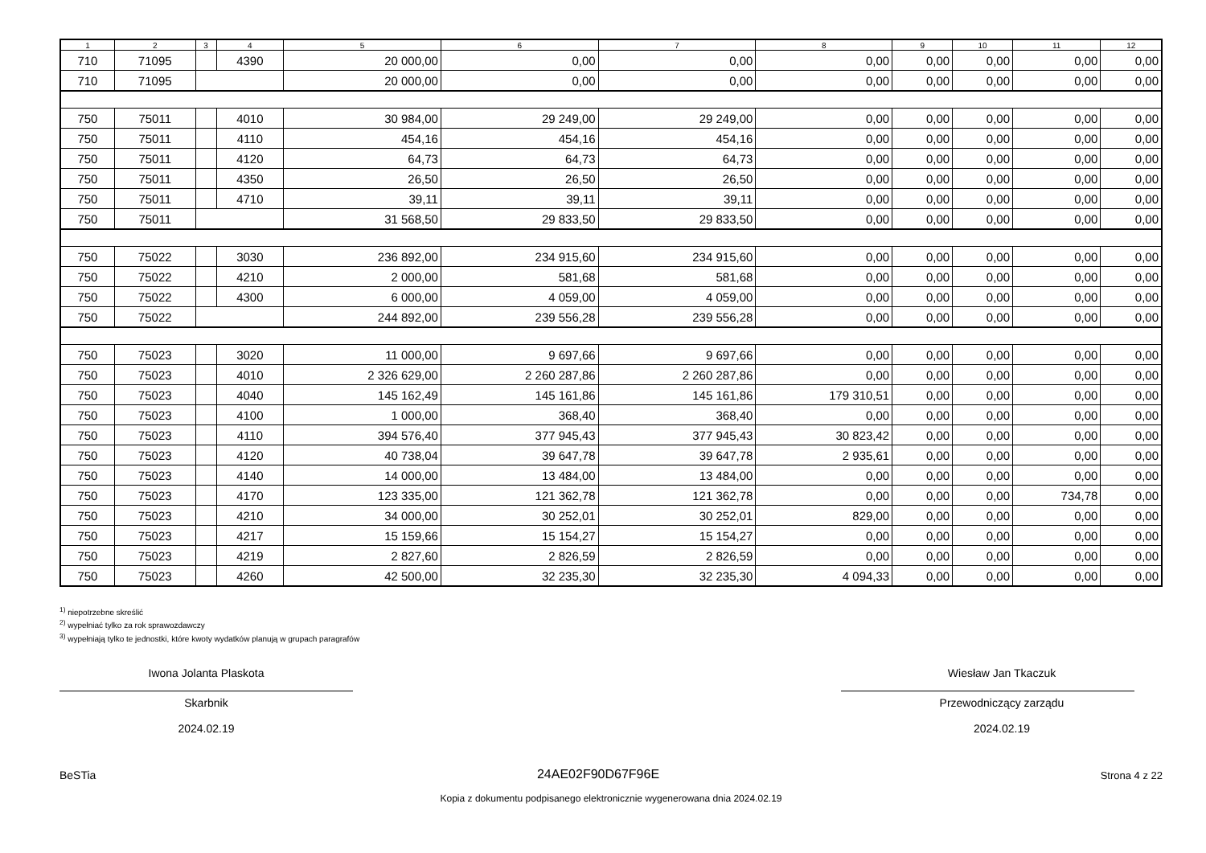| 1 | 2 | 3 | 4 | 5 | 6 | 7 | 8 | 9 | 10 | 11 | 12 |
| --- | --- | --- | --- | --- | --- | --- | --- | --- | --- | --- | --- |
| 710 | 71095 | | 4390 | 20 000,00 | 0,00 | 0,00 | 0,00 | 0,00 | 0,00 | 0,00 | 0,00 |
| 710 | 71095 | | | 20 000,00 | 0,00 | 0,00 | 0,00 | 0,00 | 0,00 | 0,00 | 0,00 |
| 750 | 75011 | | 4010 | 30 984,00 | 29 249,00 | 29 249,00 | 0,00 | 0,00 | 0,00 | 0,00 | 0,00 |
| 750 | 75011 | | 4110 | 454,16 | 454,16 | 454,16 | 0,00 | 0,00 | 0,00 | 0,00 | 0,00 |
| 750 | 75011 | | 4120 | 64,73 | 64,73 | 64,73 | 0,00 | 0,00 | 0,00 | 0,00 | 0,00 |
| 750 | 75011 | | 4350 | 26,50 | 26,50 | 26,50 | 0,00 | 0,00 | 0,00 | 0,00 | 0,00 |
| 750 | 75011 | | 4710 | 39,11 | 39,11 | 39,11 | 0,00 | 0,00 | 0,00 | 0,00 | 0,00 |
| 750 | 75011 | | | 31 568,50 | 29 833,50 | 29 833,50 | 0,00 | 0,00 | 0,00 | 0,00 | 0,00 |
| 750 | 75022 | | 3030 | 236 892,00 | 234 915,60 | 234 915,60 | 0,00 | 0,00 | 0,00 | 0,00 | 0,00 |
| 750 | 75022 | | 4210 | 2 000,00 | 581,68 | 581,68 | 0,00 | 0,00 | 0,00 | 0,00 | 0,00 |
| 750 | 75022 | | 4300 | 6 000,00 | 4 059,00 | 4 059,00 | 0,00 | 0,00 | 0,00 | 0,00 | 0,00 |
| 750 | 75022 | | | 244 892,00 | 239 556,28 | 239 556,28 | 0,00 | 0,00 | 0,00 | 0,00 | 0,00 |
| 750 | 75023 | | 3020 | 11 000,00 | 9 697,66 | 9 697,66 | 0,00 | 0,00 | 0,00 | 0,00 | 0,00 |
| 750 | 75023 | | 4010 | 2 326 629,00 | 2 260 287,86 | 2 260 287,86 | 0,00 | 0,00 | 0,00 | 0,00 | 0,00 |
| 750 | 75023 | | 4040 | 145 162,49 | 145 161,86 | 145 161,86 | 179 310,51 | 0,00 | 0,00 | 0,00 | 0,00 |
| 750 | 75023 | | 4100 | 1 000,00 | 368,40 | 368,40 | 0,00 | 0,00 | 0,00 | 0,00 | 0,00 |
| 750 | 75023 | | 4110 | 394 576,40 | 377 945,43 | 377 945,43 | 30 823,42 | 0,00 | 0,00 | 0,00 | 0,00 |
| 750 | 75023 | | 4120 | 40 738,04 | 39 647,78 | 39 647,78 | 2 935,61 | 0,00 | 0,00 | 0,00 | 0,00 |
| 750 | 75023 | | 4140 | 14 000,00 | 13 484,00 | 13 484,00 | 0,00 | 0,00 | 0,00 | 0,00 | 0,00 |
| 750 | 75023 | | 4170 | 123 335,00 | 121 362,78 | 121 362,78 | 0,00 | 0,00 | 0,00 | 734,78 | 0,00 |
| 750 | 75023 | | 4210 | 34 000,00 | 30 252,01 | 30 252,01 | 829,00 | 0,00 | 0,00 | 0,00 | 0,00 |
| 750 | 75023 | | 4217 | 15 159,66 | 15 154,27 | 15 154,27 | 0,00 | 0,00 | 0,00 | 0,00 | 0,00 |
| 750 | 75023 | | 4219 | 2 827,60 | 2 826,59 | 2 826,59 | 0,00 | 0,00 | 0,00 | 0,00 | 0,00 |
| 750 | 75023 | | 4260 | 42 500,00 | 32 235,30 | 32 235,30 | 4 094,33 | 0,00 | 0,00 | 0,00 | 0,00 |
<sup>1)</sup> niepotrzebne skreślić
<sup>2)</sup> wypełniać tylko za rok sprawozdawczy
<sup>3)</sup> wypełniają tylko te jednostki, które kwoty wydatków planują w grupach paragrafów
Iwona Jolanta Plaskota
Skarbnik
2024.02.19
Wiesław Jan Tkaczuk
Przewodniczący zarządu
2024.02.19
BeSTia 24AE02F90D67F96E Strona 4 z 22
Kopia z dokumentu podpisanego elektronicznie wygenerowana dnia 2024.02.19